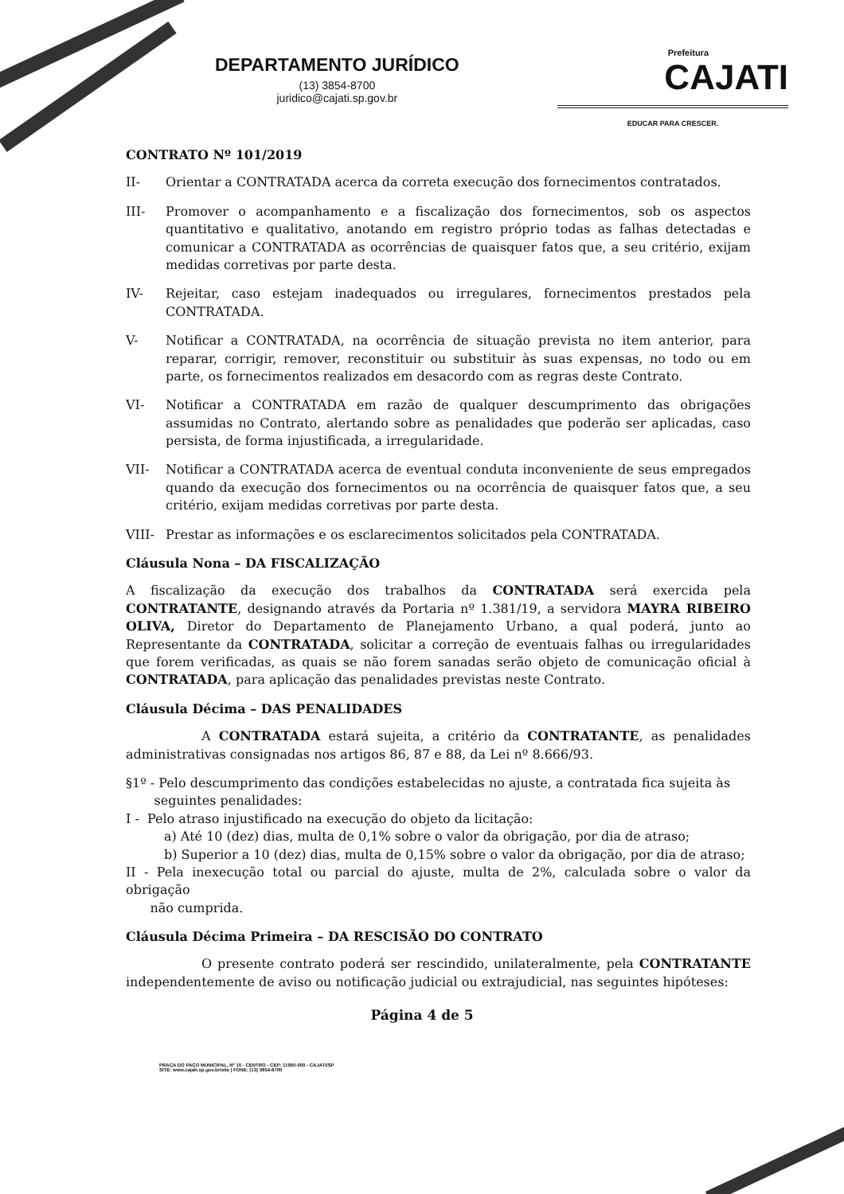DEPARTAMENTO JURÍDICO
(13) 3854-8700
juridico@cajati.sp.gov.br
Prefeitura
CAJATI
EDUCAR PARA CRESCER.
CONTRATO Nº 101/2019
II- Orientar a CONTRATADA acerca da correta execução dos fornecimentos contratados.
III- Promover o acompanhamento e a fiscalização dos fornecimentos, sob os aspectos quantitativo e qualitativo, anotando em registro próprio todas as falhas detectadas e comunicar a CONTRATADA as ocorrências de quaisquer fatos que, a seu critério, exijam medidas corretivas por parte desta.
IV- Rejeitar, caso estejam inadequados ou irregulares, fornecimentos prestados pela CONTRATADA.
V- Notificar a CONTRATADA, na ocorrência de situação prevista no item anterior, para reparar, corrigir, remover, reconstituir ou substituir às suas expensas, no todo ou em parte, os fornecimentos realizados em desacordo com as regras deste Contrato.
VI- Notificar a CONTRATADA em razão de qualquer descumprimento das obrigações assumidas no Contrato, alertando sobre as penalidades que poderão ser aplicadas, caso persista, de forma injustificada, a irregularidade.
VII- Notificar a CONTRATADA acerca de eventual conduta inconveniente de seus empregados quando da execução dos fornecimentos ou na ocorrência de quaisquer fatos que, a seu critério, exijam medidas corretivas por parte desta.
VIII- Prestar as informações e os esclarecimentos solicitados pela CONTRATADA.
Cláusula Nona – DA FISCALIZAÇÃO
A fiscalização da execução dos trabalhos da CONTRATADA será exercida pela CONTRATANTE, designando através da Portaria nº 1.381/19, a servidora MAYRA RIBEIRO OLIVA, Diretor do Departamento de Planejamento Urbano, a qual poderá, junto ao Representante da CONTRATADA, solicitar a correção de eventuais falhas ou irregularidades que forem verificadas, as quais se não forem sanadas serão objeto de comunicação oficial à CONTRATADA, para aplicação das penalidades previstas neste Contrato.
Cláusula Décima – DAS PENALIDADES
A CONTRATADA estará sujeita, a critério da CONTRATANTE, as penalidades administrativas consignadas nos artigos 86, 87 e 88, da Lei nº 8.666/93.
§1º - Pelo descumprimento das condições estabelecidas no ajuste, a contratada fica sujeita às
seguintes penalidades:
I - Pelo atraso injustificado na execução do objeto da licitação:
a) Até 10 (dez) dias, multa de 0,1% sobre o valor da obrigação, por dia de atraso;
b) Superior a 10 (dez) dias, multa de 0,15% sobre o valor da obrigação, por dia de atraso;
II - Pela inexecução total ou parcial do ajuste, multa de 2%, calculada sobre o valor da obrigação
não cumprida.
Cláusula Décima Primeira – DA RESCISÃO DO CONTRATO
O presente contrato poderá ser rescindido, unilateralmente, pela CONTRATANTE independentemente de aviso ou notificação judicial ou extrajudicial, nas seguintes hipóteses:
Página 4 de 5
PRAÇA DO PAÇO MUNICIPAL, Nº 10 - CENTRO - CEP: 11950-000 - CAJATI/SP
SITE: www.cajati.sp.gov.br/site | FONE: (13) 3854-8700